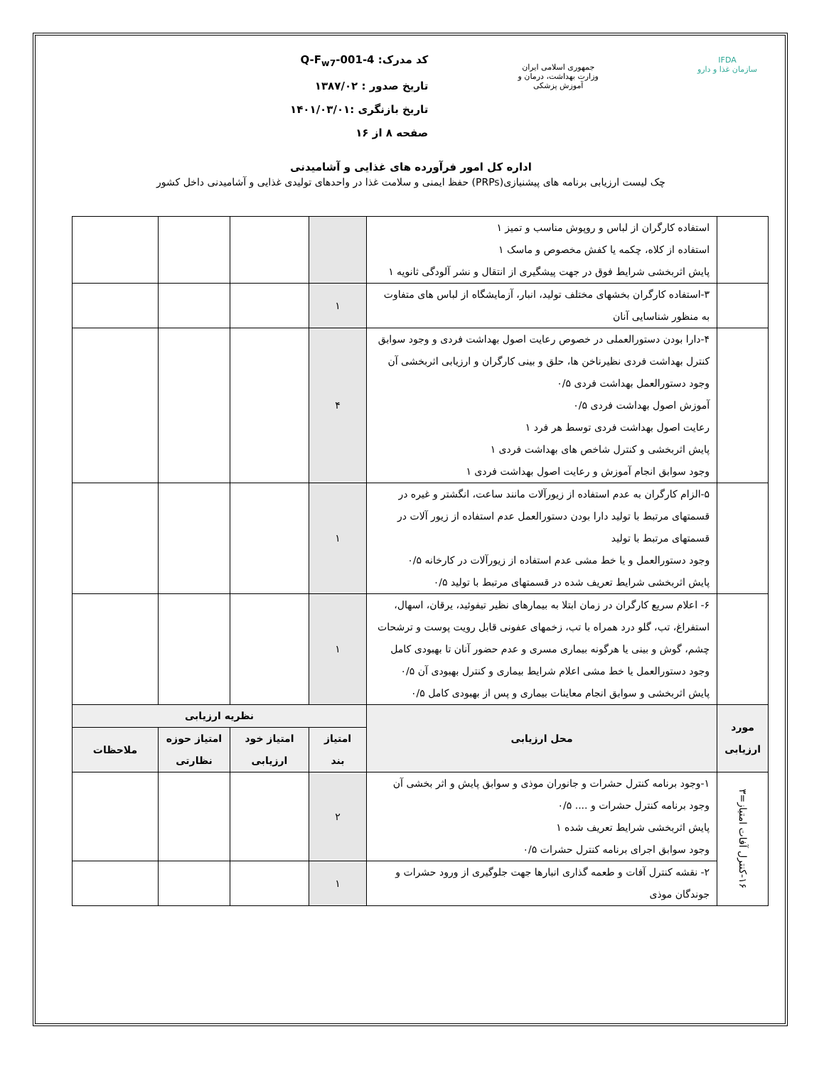IFDA
سازمان غذا و دارو
جمهوری اسلامی ایران
وزارت بهداشت، درمان و آموزش پزشکی
کد مدرک: Q-F<sub>w7</sub>-001-4
تاریخ صدور : ۱۳۸۷/۰۲
تاریخ بازنگری :۱۴۰۱/۰۳/۰۱
صفحه ۸ از ۱۶
اداره کل امور فرآورده های غذایی و آشامیدنی
چک لیست ارزیابی برنامه های پیشنیازی(PRPs) حفظ ایمنی و سلامت غذا در واحدهای تولیدی غذایی و آشامیدنی داخل کشور
| | استفاده کارگران از لباس و روپوش مناسب و تمیز ۱ استفاده از کلاه، چکمه یا کفش مخصوص و ماسک ۱ پایش اثربخشی شرایط فوق در جهت پیشگیری از انتقال و نشر آلودگی ثانویه ۱ | | | | |
| | ۳-استفاده کارگران بخشهای مختلف تولید، انبار، آزمایشگاه از لباس های متفاوت به منظور شناسایی آنان | ۱ | | | |
| | ۴-دارا بودن دستورالعملی در خصوص رعایت اصول بهداشت فردی و وجود سوابق کنترل بهداشت فردی نظیرناخن ها، حلق و بینی کارگران و ارزیابی اثربخشی آن وجود دستورالعمل بهداشت فردی ۰/۵ آموزش اصول بهداشت فردی ۰/۵ رعایت اصول بهداشت فردی توسط هر فرد ۱ پایش اثربخشی و کنترل شاخص های بهداشت فردی ۱ وجود سوابق انجام آموزش و رعایت اصول بهداشت فردی ۱ | ۴ | | | |
| | ۵-الزام کارگران به عدم استفاده از زیورآلات مانند ساعت، انگشتر و غیره در قسمتهای مرتبط با تولید دارا بودن دستورالعمل عدم استفاده از زیور آلات در قسمتهای مرتبط با تولید وجود دستورالعمل و یا خط مشی عدم استفاده از زیورآلات در کارخانه ۰/۵ پایش اثربخشی شرایط تعریف شده در قسمتهای مرتبط با تولید ۰/۵ | ۱ | | | |
| | ۶- اعلام سریع کارگران در زمان ابتلا به بیمارهای نظیر تیفوئید، یرقان، اسهال، استفراغ، تب، گلو درد همراه با تب، زخمهای عفونی قابل رویت پوست و ترشحات چشم، گوش و بینی یا هرگونه بیماری مسری و عدم حضور آنان تا بهبودی کامل وجود دستورالعمل یا خط مشی اعلام شرایط بیماری و کنترل بهبودی آن ۰/۵ پایش اثربخشی و سوابق انجام معاینات بیماری و پس از بهبودی کامل ۰/۵ | ۱ | | | |
| مورد ارزیابی | محل ارزیابی | نظریه ارزیابی | | | |
| | | امتیاز بند | امتیاز خود ارزیابی | امتیاز حوزه نظارتی | ملاحظات |
| ۱۶-کنترل آفات امتیاز=۳ | ۱-وجود برنامه کنترل حشرات و جانوران موذی و سوابق پایش و اثر بخشی آن وجود برنامه کنترل حشرات و .... ۰/۵ پایش اثربخشی شرایط تعریف شده ۱ وجود سوابق اجرای برنامه کنترل حشرات ۰/۵ | ۲ | | | |
| | ۲- نقشه کنترل آفات و طعمه گذاری انبارها جهت جلوگیری از ورود حشرات و جوندگان موذی | ۱ | | | |